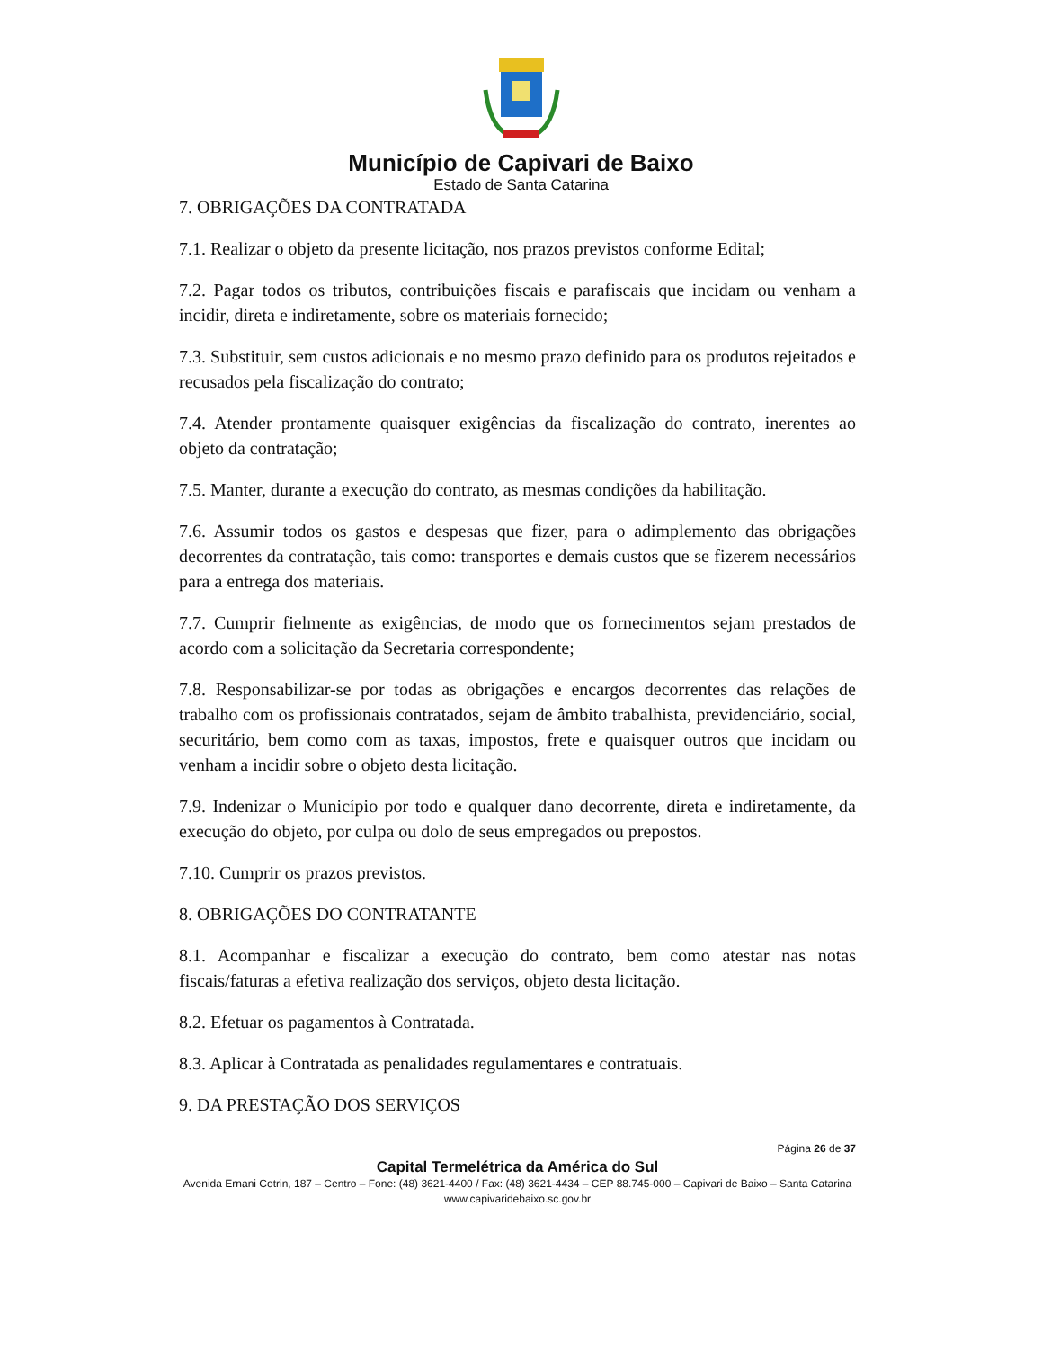Município de Capivari de Baixo
Estado de Santa Catarina
7. OBRIGAÇÕES DA CONTRATADA
7.1. Realizar o objeto da presente licitação, nos prazos previstos conforme Edital;
7.2. Pagar todos os tributos, contribuições fiscais e parafiscais que incidam ou venham a incidir, direta e indiretamente, sobre os materiais fornecido;
7.3. Substituir, sem custos adicionais e no mesmo prazo definido para os produtos rejeitados e recusados pela fiscalização do contrato;
7.4. Atender prontamente quaisquer exigências da fiscalização do contrato, inerentes ao objeto da contratação;
7.5. Manter, durante a execução do contrato, as mesmas condições da habilitação.
7.6. Assumir todos os gastos e despesas que fizer, para o adimplemento das obrigações decorrentes da contratação, tais como: transportes e demais custos que se fizerem necessários para a entrega dos materiais.
7.7. Cumprir fielmente as exigências, de modo que os fornecimentos sejam prestados de acordo com a solicitação da Secretaria correspondente;
7.8. Responsabilizar-se por todas as obrigações e encargos decorrentes das relações de trabalho com os profissionais contratados, sejam de âmbito trabalhista, previdenciário, social, securitário, bem como com as taxas, impostos, frete e quaisquer outros que incidam ou venham a incidir sobre o objeto desta licitação.
7.9. Indenizar o Município por todo e qualquer dano decorrente, direta e indiretamente, da execução do objeto, por culpa ou dolo de seus empregados ou prepostos.
7.10. Cumprir os prazos previstos.
8. OBRIGAÇÕES DO CONTRATANTE
8.1. Acompanhar e fiscalizar a execução do contrato, bem como atestar nas notas fiscais/faturas a efetiva realização dos serviços, objeto desta licitação.
8.2. Efetuar os pagamentos à Contratada.
8.3. Aplicar à Contratada as penalidades regulamentares e contratuais.
9. DA PRESTAÇÃO DOS SERVIÇOS
Página 26 de 37
Capital Termelétrica da América do Sul
Avenida Ernani Cotrin, 187 – Centro – Fone: (48) 3621-4400 / Fax: (48) 3621-4434 – CEP 88.745-000 – Capivari de Baixo – Santa Catarina
www.capivaridebaixo.sc.gov.br